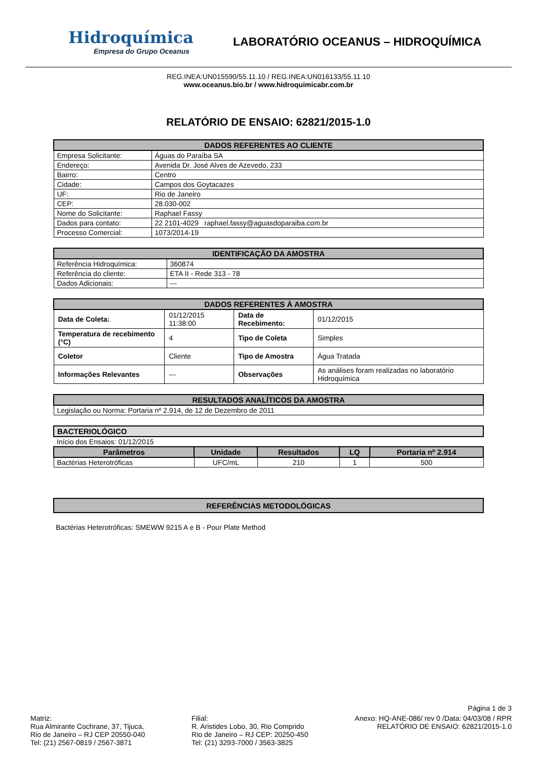Hidroquímica
Empresa do Grupo Oceanus
LABORATÓRIO OCEANUS – HIDROQUÍMICA
REG.INEA:UN015590/55.11.10 / REG.INEA:UN016133/55.11.10
www.oceanus.bio.br / www.hidroquimicabr.com.br
RELATÓRIO DE ENSAIO: 62821/2015-1.0
| DADOS REFERENTES AO CLIENTE | |
| --- | --- |
| Empresa Solicitante: | Águas do Paraíba SA |
| Endereço: | Avenida Dr. José Alves de Azevedo, 233 |
| Bairro: | Centro |
| Cidade: | Campos dos Goytacazes |
| UF: | Rio de Janeiro |
| CEP: | 28.030-002 |
| Nome do Solicitante: | Raphael Fassy |
| Dados para contato: | 22 2101-4029 raphael.fassy@aguasdoparaiba.com.br |
| Processo Comercial: | 1073/2014-19 |
| IDENTIFICAÇÃO DA AMOSTRA | |
| --- | --- |
| Referência Hidroquímica: | 360874 |
| Referência do cliente: | ETA II - Rede 313 - 78 |
| Dados Adicionais: | --- |
| DADOS REFERENTES À AMOSTRA | | | |
| --- | --- | --- | --- |
| Data de Coleta: | 01/12/2015 11:38:00 | Data de Recebimento: | 01/12/2015 |
| Temperatura de recebimento (°C) | 4 | Tipo de Coleta | Simples |
| Coletor | Cliente | Tipo de Amostra | Água Tratada |
| Informações Relevantes | --- | Observações | As análises foram realizadas no laboratório Hidroquímica |
| RESULTADOS ANALÍTICOS DA AMOSTRA |
| --- |
| Legislação ou Norma: Portaria nº 2.914, de 12 de Dezembro de 2011 |
| BACTERIOLÓGICO | | | | |
| --- | --- | --- | --- | --- |
| Início dos Ensaios: 01/12/2015 | | | | |
| Parâmetros | Unidade | Resultados | LQ | Portaria nº 2.914 |
| Bactérias Heterotróficas | UFC/mL | 210 | 1 | 500 |
| REFERÊNCIAS METODOLÓGICAS |
| --- |
Bactérias Heterotróficas: SMEWW 9215 A e B - Pour Plate Method
Página 1 de 3
Matriz:
Rua Almirante Cochrane, 37, Tijuca,
Rio de Janeiro – RJ CEP 20550-040
Tel: (21) 2567-0819 / 2567-3871
Filial:
R. Aristides Lobo, 30, Rio Comprido
Rio de Janeiro – RJ CEP: 20250-450
Tel: (21) 3293-7000 / 3563-3825
Anexo: HQ-ANE-086/ rev 0 /Data: 04/03/08 / RPR
RELATÓRIO DE ENSAIO: 62821/2015-1.0